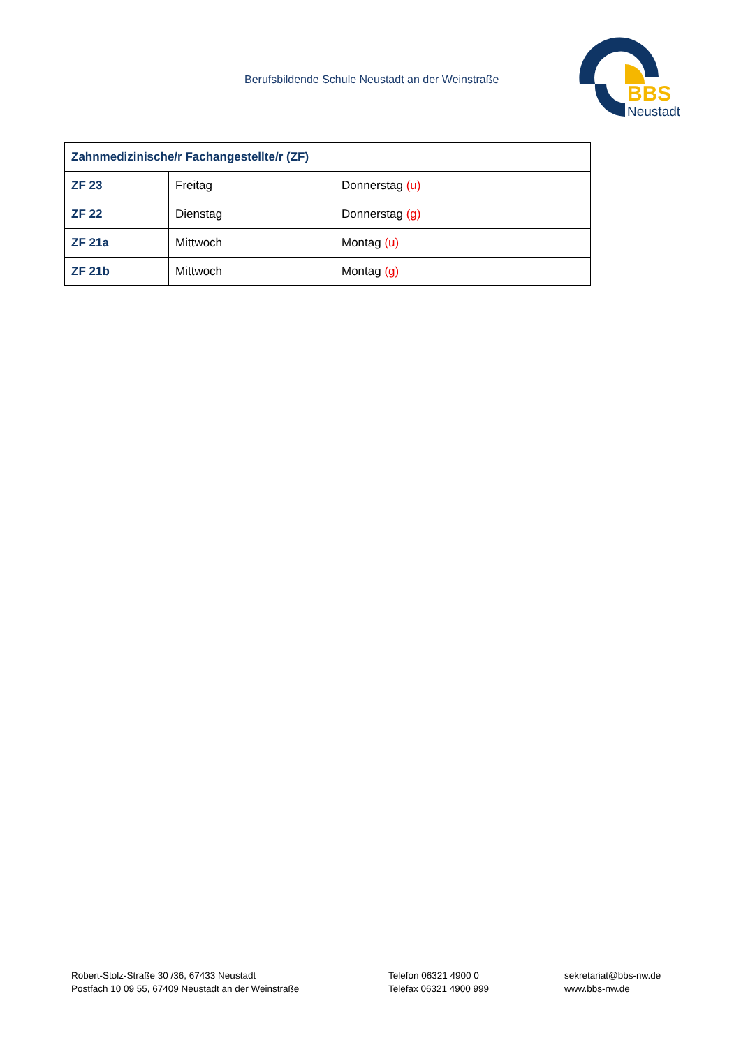Berufsbildende Schule Neustadt an der Weinstraße
BBS
Neustadt
| Zahnmedizinische/r Fachangestellte/r (ZF) | | |
| --- | --- | --- |
| ZF 23 | Freitag | Donnerstag (u) |
| ZF 22 | Dienstag | Donnerstag (g) |
| ZF 21a | Mittwoch | Montag (u) |
| ZF 21b | Mittwoch | Montag (g) |
Robert-Stolz-Straße 30 /36, 67433 Neustadt
Postfach 10 09 55, 67409 Neustadt an der Weinstraße
Telefon 06321 4900 0
Telefax 06321 4900 999
sekretariat@bbs-nw.de
www.bbs-nw.de